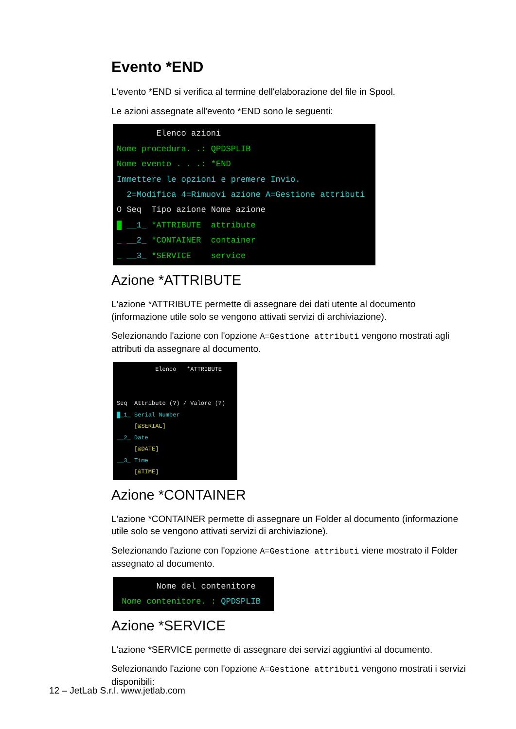Evento *END
L'evento *END si verifica al termine dell'elaborazione del file in Spool.
Le azioni assegnate all'evento *END sono le seguenti:
Elenco azioni Nome procedura. .: QPDSPLIB Nome evento . . .: *END Immettere le opzioni e premere Invio. 2=Modifica 4=Rimuovi azione A=Gestione attributi O Seq Tipo azione Nome azione █ __1_ *ATTRIBUTE attribute _ __2_ *CONTAINER container _ __3_ *SERVICE service
Azione *ATTRIBUTE
L'azione *ATTRIBUTE permette di assegnare dei dati utente al documento (informazione utile solo se vengono attivati servizi di archiviazione).
Selezionando l'azione con l'opzione A=Gestione attributi vengono mostrati agli attributi da assegnare al documento.
Elenco *ATTRIBUTE Seq Attributo (?) / Valore (?) █_1_ Serial Number [&SERIAL] __2_ Date [&DATE] __3_ Time [&TIME]
Azione *CONTAINER
L'azione *CONTAINER permette di assegnare un Folder al documento (informazione utile solo se vengono attivati servizi di archiviazione).
Selezionando l'azione con l'opzione A=Gestione attributi viene mostrato il Folder assegnato al documento.
Nome del contenitore Nome contenitore. : QPDSPLIB
Azione *SERVICE
L'azione *SERVICE permette di assegnare dei servizi aggiuntivi al documento.
Selezionando l'azione con l'opzione A=Gestione attributi vengono mostrati i servizi disponibili:
12 – JetLab S.r.l. www.jetlab.com